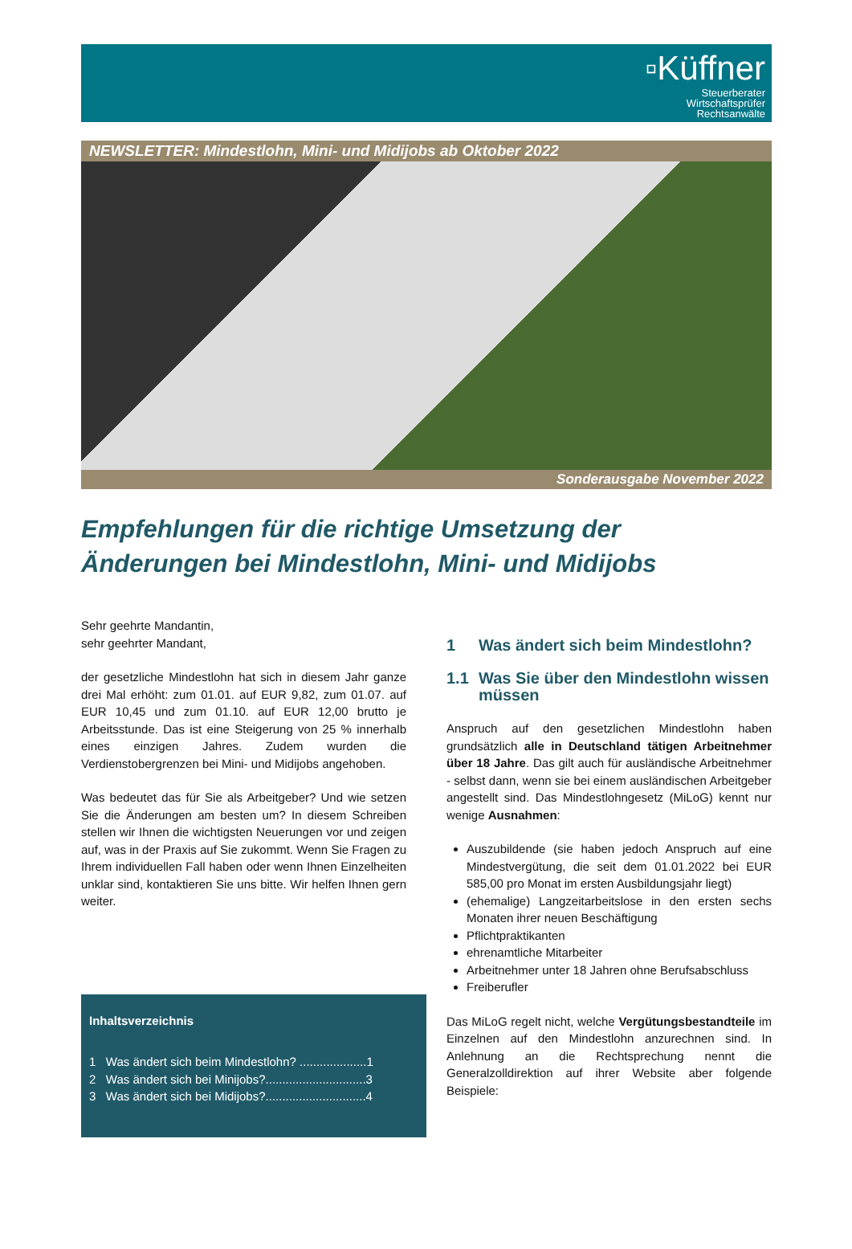▫Küffner
Steuerberater
Wirtschaftsprüfer
Rechtsanwälte
NEWSLETTER: Mindestlohn, Mini- und Midijobs ab Oktober 2022
Sonderausgabe November 2022
Empfehlungen für die richtige Umsetzung der Änderungen bei Mindestlohn, Mini- und Midijobs
Sehr geehrte Mandantin,
sehr geehrter Mandant,
der gesetzliche Mindestlohn hat sich in diesem Jahr ganze drei Mal erhöht: zum 01.01. auf EUR 9,82, zum 01.07. auf EUR 10,45 und zum 01.10. auf EUR 12,00 brutto je Arbeitsstunde. Das ist eine Steigerung von 25 % innerhalb eines einzigen Jahres. Zudem wurden die Verdienstobergrenzen bei Mini- und Midijobs angehoben.
Was bedeutet das für Sie als Arbeitgeber? Und wie setzen Sie die Änderungen am besten um? In diesem Schreiben stellen wir Ihnen die wichtigsten Neuerungen vor und zeigen auf, was in der Praxis auf Sie zukommt. Wenn Sie Fragen zu Ihrem individuellen Fall haben oder wenn Ihnen Einzelheiten unklar sind, kontaktieren Sie uns bitte. Wir helfen Ihnen gern weiter.
Inhaltsverzeichnis
1 Was ändert sich beim Mindestlohn? ....................1
2 Was ändert sich bei Minijobs?..............................3
3 Was ändert sich bei Midijobs?..............................4
1 Was ändert sich beim Mindestlohn?
1.1 Was Sie über den Mindestlohn wissen müssen
Anspruch auf den gesetzlichen Mindestlohn haben grundsätzlich alle in Deutschland tätigen Arbeitnehmer über 18 Jahre. Das gilt auch für ausländische Arbeitnehmer - selbst dann, wenn sie bei einem ausländischen Arbeitgeber angestellt sind. Das Mindestlohngesetz (MiLoG) kennt nur wenige Ausnahmen:
Auszubildende (sie haben jedoch Anspruch auf eine Mindestvergütung, die seit dem 01.01.2022 bei EUR 585,00 pro Monat im ersten Ausbildungsjahr liegt)
(ehemalige) Langzeitarbeitslose in den ersten sechs Monaten ihrer neuen Beschäftigung
Pflichtpraktikanten
ehrenamtliche Mitarbeiter
Arbeitnehmer unter 18 Jahren ohne Berufsabschluss
Freiberufler
Das MiLoG regelt nicht, welche Vergütungsbestandteile im Einzelnen auf den Mindestlohn anzurechnen sind. In Anlehnung an die Rechtsprechung nennt die Generalzolldirektion auf ihrer Website aber folgende Beispiele: